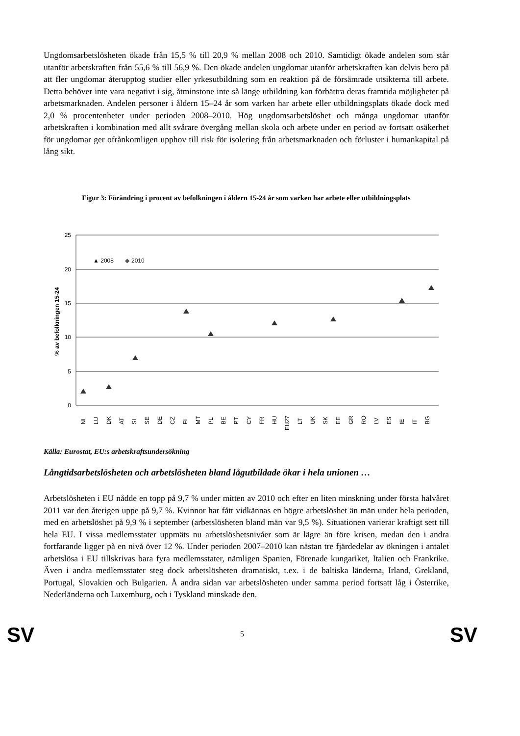Ungdomsarbetslösheten ökade från 15,5 % till 20,9 % mellan 2008 och 2010. Samtidigt ökade andelen som står utanför arbetskraften från 55,6 % till 56,9 %. Den ökade andelen ungdomar utanför arbetskraften kan delvis bero på att fler ungdomar återupptog studier eller yrkesutbildning som en reaktion på de försämrade utsikterna till arbete. Detta behöver inte vara negativt i sig, åtminstone inte så länge utbildning kan förbättra deras framtida möjligheter på arbetsmarknaden. Andelen personer i åldern 15–24 år som varken har arbete eller utbildningsplats ökade dock med 2,0 % procentenheter under perioden 2008–2010. Hög ungdomsarbetslöshet och många ungdomar utanför arbetskraften i kombination med allt svårare övergång mellan skola och arbete under en period av fortsatt osäkerhet för ungdomar ger ofrånkomligen upphov till risk för isolering från arbetsmarknaden och förluster i humankapital på lång sikt.
Figur 3: Förändring i procent av befolkningen i åldern 15-24 år som varken har arbete eller utbildningsplats
25
20
15
10
5
0
% av befolkningen 15-24
▲ 2008
◆
2010
NL
LU
DK
AT
SI
SE
DE
CZ
FI
MT
PL
BE
PT
CY
FR
HU
EU27
LT
UK
SK
EE
GR
RO
LV
ES
IE
IT
BG
Källa: Eurostat, EU:s arbetskraftsundersökning
Långtidsarbetslösheten och arbetslösheten bland lågutbildade ökar i hela unionen …
Arbetslösheten i EU nådde en topp på 9,7 % under mitten av 2010 och efter en liten minskning under första halvåret 2011 var den återigen uppe på 9,7 %. Kvinnor har fått vidkännas en högre arbetslöshet än män under hela perioden, med en arbetslöshet på 9,9 % i september (arbetslösheten bland män var 9,5 %). Situationen varierar kraftigt sett till hela EU. I vissa medlemsstater uppmäts nu arbetslöshetsnivåer som är lägre än före krisen, medan den i andra fortfarande ligger på en nivå över 12 %. Under perioden 2007–2010 kan nästan tre fjärdedelar av ökningen i antalet arbetslösa i EU tillskrivas bara fyra medlemsstater, nämligen Spanien, Förenade kungariket, Italien och Frankrike. Även i andra medlemsstater steg dock arbetslösheten dramatiskt, t.ex. i de baltiska länderna, Irland, Grekland, Portugal, Slovakien och Bulgarien. Å andra sidan var arbetslösheten under samma period fortsatt låg i Österrike, Nederländerna och Luxemburg, och i Tyskland minskade den.
SV 5 SV